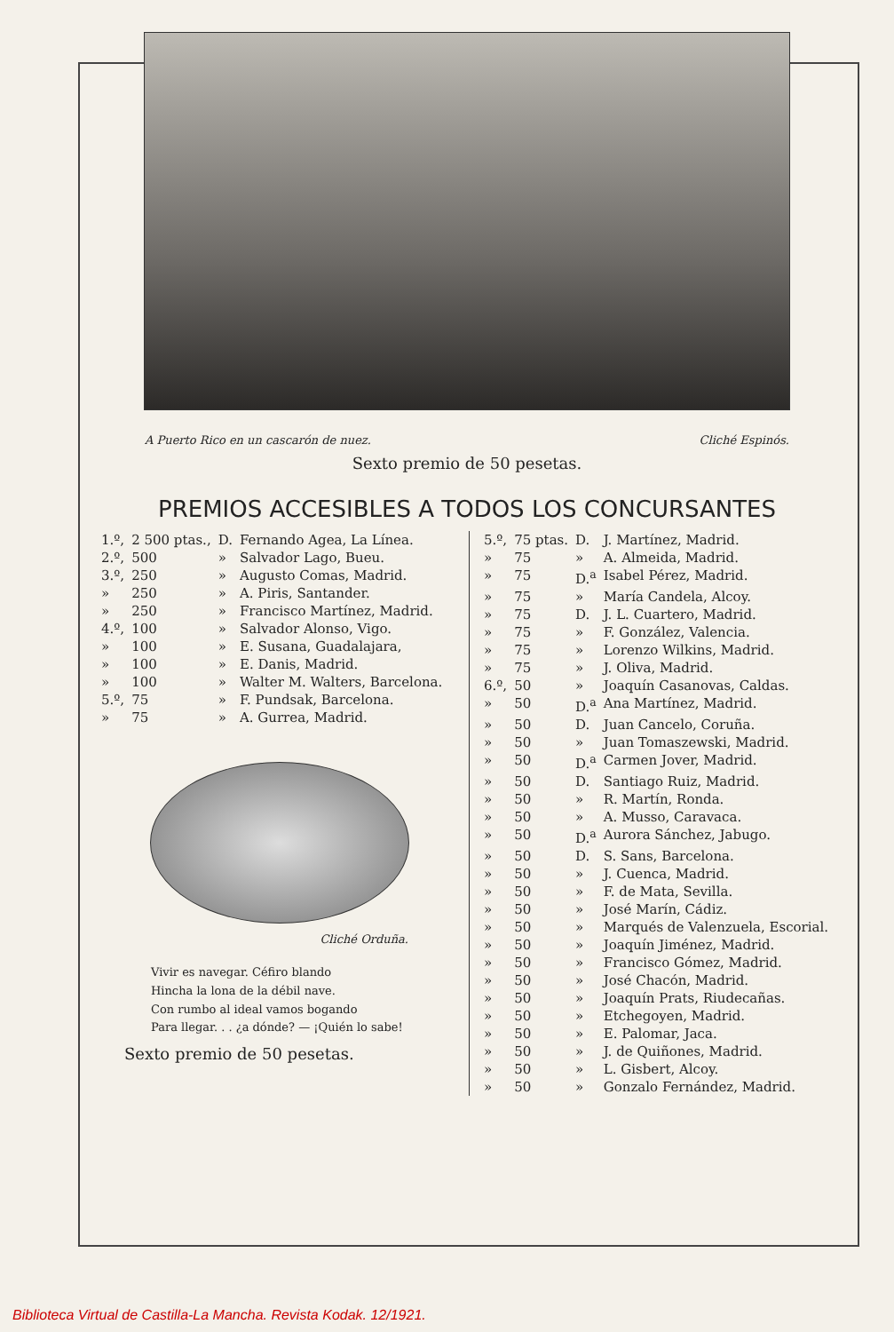A Puerto Rico en un cascarón de nuez. Cliché Espinós.
Sexto premio de 50 pesetas.
PREMIOS ACCESIBLES A TODOS LOS CONCURSANTES
| 1.º, | 2 500 ptas., | D. | Fernando Agea, La Línea. |
| 2.º, | 500 | » | Salvador Lago, Bueu. |
| 3.º, | 250 | » | Augusto Comas, Madrid. |
| » | 250 | » | A. Piris, Santander. |
| » | 250 | » | Francisco Martínez, Madrid. |
| 4.º, | 100 | » | Salvador Alonso, Vigo. |
| » | 100 | » | E. Susana, Guadalajara, |
| » | 100 | » | E. Danis, Madrid. |
| » | 100 | » | Walter M. Walters, Barcelona. |
| 5.º, | 75 | » | F. Pundsak, Barcelona. |
| » | 75 | » | A. Gurrea, Madrid. |
Cliché Orduña.
Vivir es navegar. Céfiro blando
Hincha la lona de la débil nave.
Con rumbo al ideal vamos bogando
Para llegar. . . ¿a dónde? — ¡Quién lo sabe!
Sexto premio de 50 pesetas.
| 5.º, | 75 ptas. | D. | J. Martínez, Madrid. |
| » | 75 | » | A. Almeida, Madrid. |
| » | 75 | D.<sup>a</sup> | Isabel Pérez, Madrid. |
| » | 75 | » | María Candela, Alcoy. |
| » | 75 | D. | J. L. Cuartero, Madrid. |
| » | 75 | » | F. González, Valencia. |
| » | 75 | » | Lorenzo Wilkins, Madrid. |
| » | 75 | » | J. Oliva, Madrid. |
| 6.º, | 50 | » | Joaquín Casanovas, Caldas. |
| » | 50 | D.<sup>a</sup> | Ana Martínez, Madrid. |
| » | 50 | D. | Juan Cancelo, Coruña. |
| » | 50 | » | Juan Tomaszewski, Madrid. |
| » | 50 | D.<sup>a</sup> | Carmen Jover, Madrid. |
| » | 50 | D. | Santiago Ruiz, Madrid. |
| » | 50 | » | R. Martín, Ronda. |
| » | 50 | » | A. Musso, Caravaca. |
| » | 50 | D.<sup>a</sup> | Aurora Sánchez, Jabugo. |
| » | 50 | D. | S. Sans, Barcelona. |
| » | 50 | » | J. Cuenca, Madrid. |
| » | 50 | » | F. de Mata, Sevilla. |
| » | 50 | » | José Marín, Cádiz. |
| » | 50 | » | Marqués de Valenzuela, Escorial. |
| » | 50 | » | Joaquín Jiménez, Madrid. |
| » | 50 | » | Francisco Gómez, Madrid. |
| » | 50 | » | José Chacón, Madrid. |
| » | 50 | » | Joaquín Prats, Riudecañas. |
| » | 50 | » | Etchegoyen, Madrid. |
| » | 50 | » | E. Palomar, Jaca. |
| » | 50 | » | J. de Quiñones, Madrid. |
| » | 50 | » | L. Gisbert, Alcoy. |
| » | 50 | » | Gonzalo Fernández, Madrid. |
Biblioteca Virtual de Castilla-La Mancha. Revista Kodak. 12/1921.